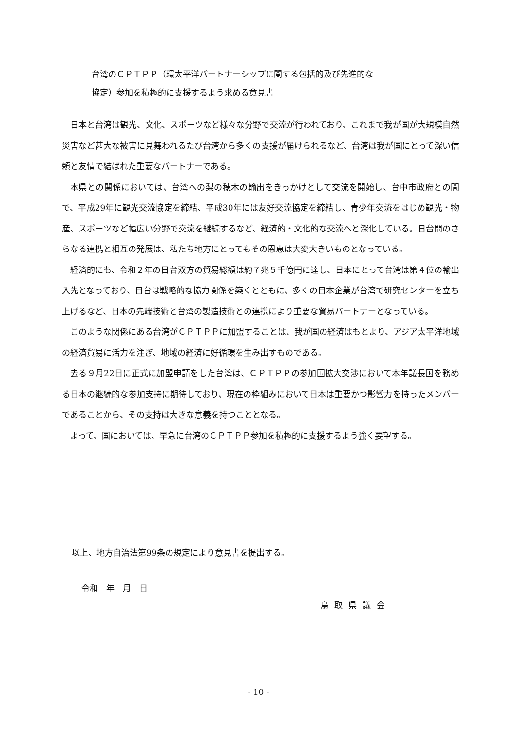台湾のＣＰＴＰＰ（環太平洋パートナーシップに関する包括的及び先進的な
協定）参加を積極的に支援するよう求める意見書
日本と台湾は観光、文化、スポーツなど様々な分野で交流が行われており、これまで我が国が大規模自然災害など甚大な被害に見舞われるたび台湾から多くの支援が届けられるなど、台湾は我が国にとって深い信頼と友情で結ばれた重要なパートナーである。
本県との関係においては、台湾への梨の穂木の輸出をきっかけとして交流を開始し、台中市政府との間で、平成29年に観光交流協定を締結、平成30年には友好交流協定を締結し、青少年交流をはじめ観光・物産、スポーツなど幅広い分野で交流を継続するなど、経済的・文化的な交流へと深化している。日台間のさらなる連携と相互の発展は、私たち地方にとってもその恩恵は大変大きいものとなっている。
経済的にも、令和２年の日台双方の貿易総額は約７兆５千億円に達し、日本にとって台湾は第４位の輸出入先となっており、日台は戦略的な協力関係を築くとともに、多くの日本企業が台湾で研究センターを立ち上げるなど、日本の先端技術と台湾の製造技術との連携により重要な貿易パートナーとなっている。
このような関係にある台湾がＣＰＴＰＰに加盟することは、我が国の経済はもとより、アジア太平洋地域の経済貿易に活力を注ぎ、地域の経済に好循環を生み出すものである。
去る９月22日に正式に加盟申請をした台湾は、ＣＰＴＰＰの参加国拡大交渉において本年議長国を務める日本の継続的な参加支持に期待しており、現在の枠組みにおいて日本は重要かつ影響力を持ったメンバーであることから、その支持は大きな意義を持つこととなる。
よって、国においては、早急に台湾のＣＰＴＰＰ参加を積極的に支援するよう強く要望する。
以上、地方自治法第99条の規定により意見書を提出する。
令和　年　月　日
鳥取県議会
- 10 -